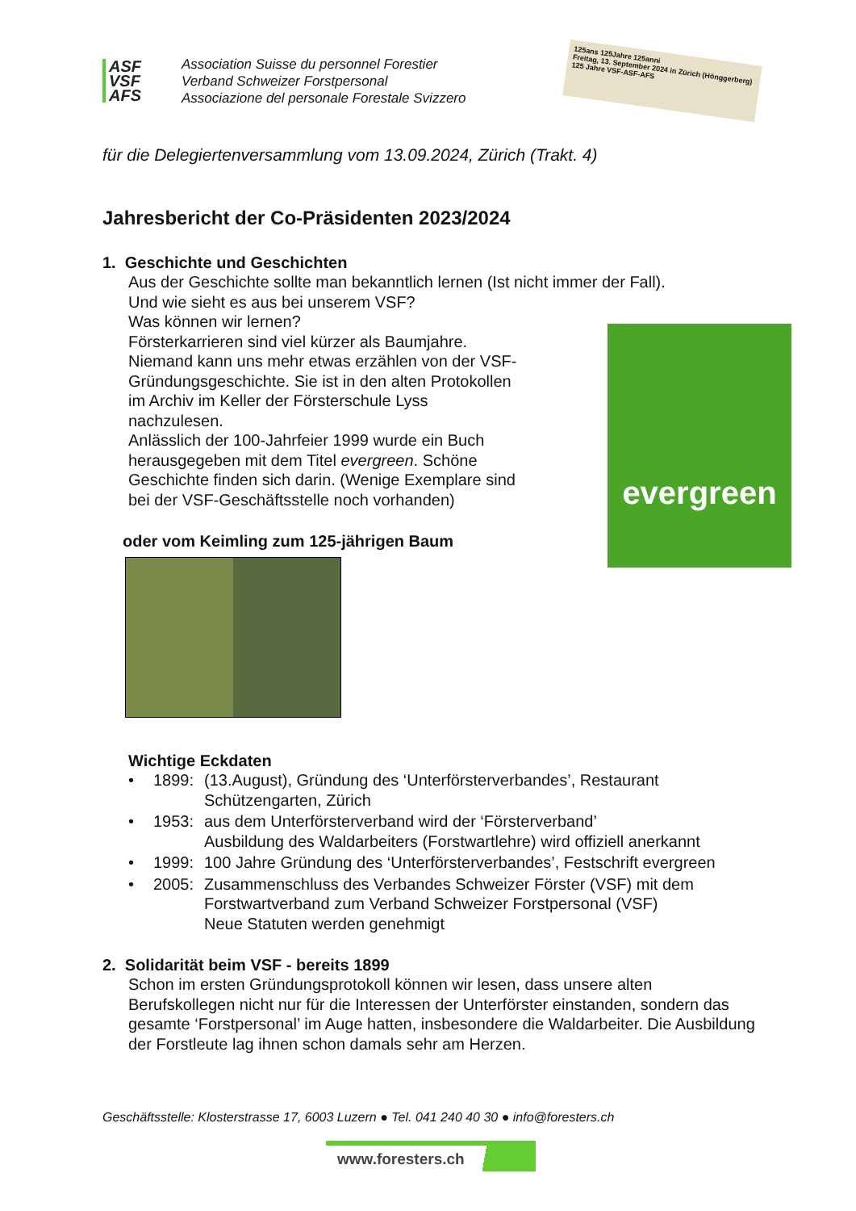ASF
VSF
AFS
Association Suisse du personnel Forestier
Verband Schweizer Forstpersonal
Associazione del personale Forestale Svizzero
125ans 125Jahre 125anni
Freitag, 13. September 2024 in Zürich (Hönggerberg)
125 Jahre VSF-ASF-AFS
für die Delegiertenversammlung vom 13.09.2024, Zürich (Trakt. 4)
Jahresbericht der Co-Präsidenten 2023/2024
1. Geschichte und Geschichten
Aus der Geschichte sollte man bekanntlich lernen (Ist nicht immer der Fall).
Und wie sieht es aus bei unserem VSF?
Was können wir lernen?
Försterkarrieren sind viel kürzer als Baumjahre.
Niemand kann uns mehr etwas erzählen von der VSF-
Gründungsgeschichte. Sie ist in den alten Protokollen
im Archiv im Keller der Försterschule Lyss
nachzulesen.
Anlässlich der 100-Jahrfeier 1999 wurde ein Buch
herausgegeben mit dem Titel evergreen. Schöne
Geschichte finden sich darin. (Wenige Exemplare sind
bei der VSF-Geschäftsstelle noch vorhanden)
evergreen
oder vom Keimling zum 125-jährigen Baum
Wichtige Eckdaten
• 1899: (13.August), Gründung des ‘Unterförsterverbandes’, Restaurant Schützengarten, Zürich
• 1953: aus dem Unterförsterverband wird der ‘Försterverband’
Ausbildung des Waldarbeiters (Forstwartlehre) wird offiziell anerkannt
• 1999: 100 Jahre Gründung des ‘Unterförsterverbandes’, Festschrift evergreen
• 2005: Zusammenschluss des Verbandes Schweizer Förster (VSF) mit dem Forstwartverband zum Verband Schweizer Forstpersonal (VSF)
Neue Statuten werden genehmigt
2. Solidarität beim VSF - bereits 1899
Schon im ersten Gründungsprotokoll können wir lesen, dass unsere alten Berufskollegen nicht nur für die Interessen der Unterförster einstanden, sondern das gesamte ‘Forstpersonal’ im Auge hatten, insbesondere die Waldarbeiter. Die Ausbildung der Forstleute lag ihnen schon damals sehr am Herzen.
Geschäftsstelle: Klosterstrasse 17, 6003 Luzern ● Tel. 041 240 40 30 ● info@foresters.ch
www.foresters.ch